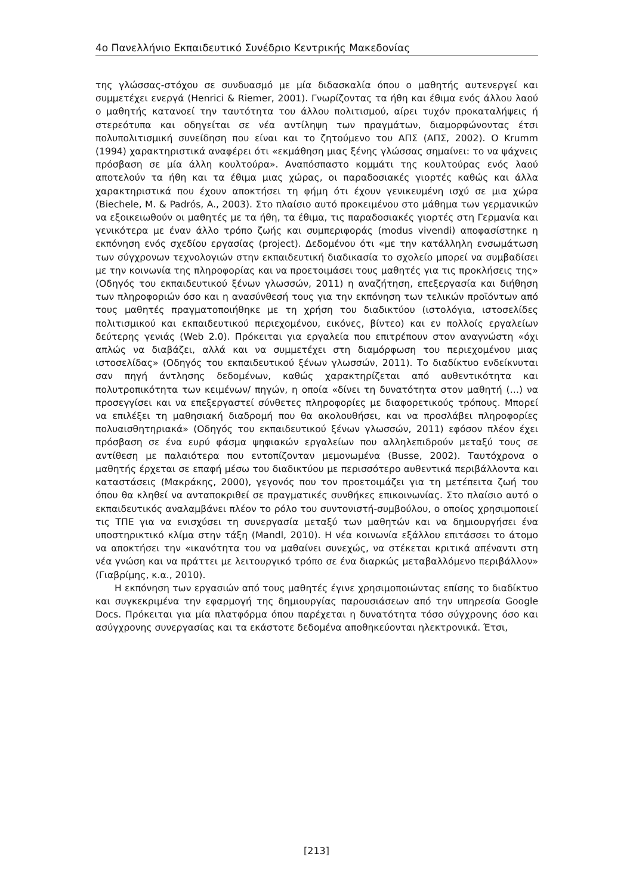4ο Πανελλήνιο Εκπαιδευτικό Συνέδριο Κεντρικής Μακεδονίας
της γλώσσας-στόχου σε συνδυασμό με μία διδασκαλία όπου ο μαθητής αυτενεργεί και συμμετέχει ενεργά (Henrici & Riemer, 2001). Γνωρίζοντας τα ήθη και έθιμα ενός άλλου λαού ο μαθητής κατανοεί την ταυτότητα του άλλου πολιτισμού, αίρει τυχόν προκαταλήψεις ή στερεότυπα και οδηγείται σε νέα αντίληψη των πραγμάτων, διαμορφώνοντας έτσι πολυπολιτισμική συνείδηση που είναι και το ζητούμενο του ΑΠΣ (ΑΠΣ, 2002). Ο Krumm (1994) χαρακτηριστικά αναφέρει ότι «εκμάθηση μιας ξένης γλώσσας σημαίνει: το να ψάχνεις πρόσβαση σε μία άλλη κουλτούρα». Αναπόσπαστο κομμάτι της κουλτούρας ενός λαού αποτελούν τα ήθη και τα έθιμα μιας χώρας, οι παραδοσιακές γιορτές καθώς και άλλα χαρακτηριστικά που έχουν αποκτήσει τη φήμη ότι έχουν γενικευμένη ισχύ σε μια χώρα (Biechele, M. & Padrós, A., 2003). Στο πλαίσιο αυτό προκειμένου στο μάθημα των γερμανικών να εξοικειωθούν οι μαθητές με τα ήθη, τα έθιμα, τις παραδοσιακές γιορτές στη Γερμανία και γενικότερα με έναν άλλο τρόπο ζωής και συμπεριφοράς (modus vivendi) αποφασίστηκε η εκπόνηση ενός σχεδίου εργασίας (project). Δεδομένου ότι «με την κατάλληλη ενσωμάτωση των σύγχρονων τεχνολογιών στην εκπαιδευτική διαδικασία το σχολείο μπορεί να συμβαδίσει με την κοινωνία της πληροφορίας και να προετοιμάσει τους μαθητές για τις προκλήσεις της» (Οδηγός του εκπαιδευτικού ξένων γλωσσών, 2011) η αναζήτηση, επεξεργασία και διήθηση των πληροφοριών όσο και η ανασύνθεσή τους για την εκπόνηση των τελικών προϊόντων από τους μαθητές πραγματοποιήθηκε με τη χρήση του διαδικτύου (ιστολόγια, ιστοσελίδες πολιτισμικού και εκπαιδευτικού περιεχομένου, εικόνες, βίντεο) και εν πολλοίς εργαλείων δεύτερης γενιάς (Web 2.0). Πρόκειται για εργαλεία που επιτρέπουν στον αναγνώστη «όχι απλώς να διαβάζει, αλλά και να συμμετέχει στη διαμόρφωση του περιεχομένου μιας ιστοσελίδας» (Οδηγός του εκπαιδευτικού ξένων γλωσσών, 2011). Το διαδίκτυο ενδείκνυται σαν πηγή άντλησης δεδομένων, καθώς χαρακτηρίζεται από αυθεντικότητα και πολυτροπικότητα των κειμένων/ πηγών, η οποία «δίνει τη δυνατότητα στον μαθητή (…) να προσεγγίσει και να επεξεργαστεί σύνθετες πληροφορίες με διαφορετικούς τρόπους. Μπορεί να επιλέξει τη μαθησιακή διαδρομή που θα ακολουθήσει, και να προσλάβει πληροφορίες πολυαισθητηριακά» (Οδηγός του εκπαιδευτικού ξένων γλωσσών, 2011) εφόσον πλέον έχει πρόσβαση σε ένα ευρύ φάσμα ψηφιακών εργαλείων που αλληλεπιδρούν μεταξύ τους σε αντίθεση με παλαιότερα που εντοπίζονταν μεμονωμένα (Busse, 2002). Ταυτόχρονα ο μαθητής έρχεται σε επαφή μέσω του διαδικτύου με περισσότερο αυθεντικά περιβάλλοντα και καταστάσεις (Μακράκης, 2000), γεγονός που τον προετοιμάζει για τη μετέπειτα ζωή του όπου θα κληθεί να ανταποκριθεί σε πραγματικές συνθήκες επικοινωνίας. Στο πλαίσιο αυτό ο εκπαιδευτικός αναλαμβάνει πλέον το ρόλο του συντονιστή-συμβούλου, ο οποίος χρησιμοποιεί τις ΤΠΕ για να ενισχύσει τη συνεργασία μεταξύ των μαθητών και να δημιουργήσει ένα υποστηρικτικό κλίμα στην τάξη (Mandl, 2010). Η νέα κοινωνία εξάλλου επιτάσσει το άτομο να αποκτήσει την «ικανότητα του να μαθαίνει συνεχώς, να στέκεται κριτικά απέναντι στη νέα γνώση και να πράττει με λειτουργικό τρόπο σε ένα διαρκώς μεταβαλλόμενο περιβάλλον» (Γιαβρίμης, κ.α., 2010).
Η εκπόνηση των εργασιών από τους μαθητές έγινε χρησιμοποιώντας επίσης το διαδίκτυο και συγκεκριμένα την εφαρμογή της δημιουργίας παρουσιάσεων από την υπηρεσία Google Docs. Πρόκειται για μία πλατφόρμα όπου παρέχεται η δυνατότητα τόσο σύγχρονης όσο και ασύγχρονης συνεργασίας και τα εκάστοτε δεδομένα αποθηκεύονται ηλεκτρονικά. Έτσι,
[213]